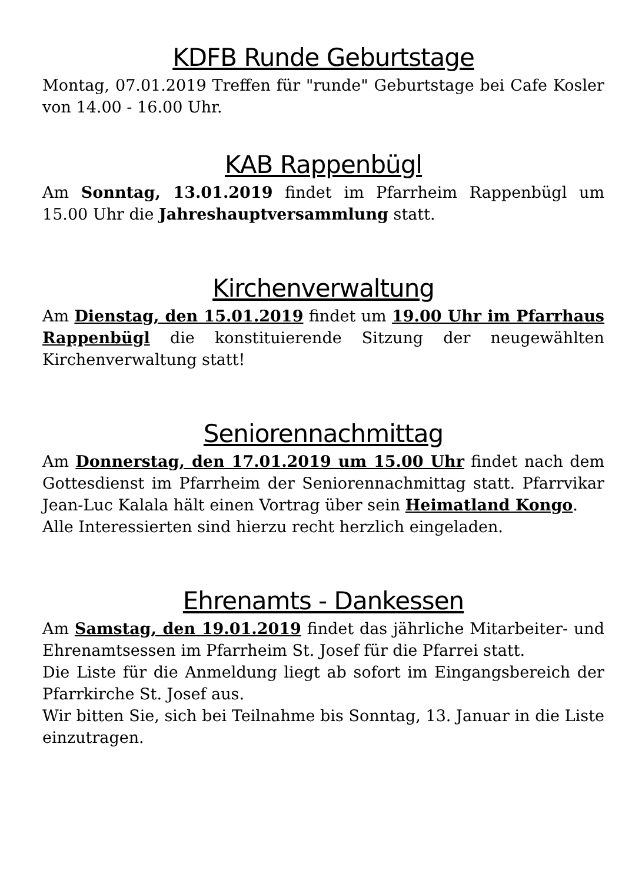KDFB Runde Geburtstage
Montag, 07.01.2019 Treffen für "runde" Geburtstage bei Cafe Kosler von 14.00 - 16.00 Uhr.
KAB Rappenbügl
Am Sonntag, 13.01.2019 findet im Pfarrheim Rappenbügl um 15.00 Uhr die Jahreshauptversammlung statt.
Kirchenverwaltung
Am Dienstag, den 15.01.2019 findet um 19.00 Uhr im Pfarrhaus Rappenbügl die konstituierende Sitzung der neugewählten Kirchenverwaltung statt!
Seniorennachmittag
Am Donnerstag, den 17.01.2019 um 15.00 Uhr findet nach dem Gottesdienst im Pfarrheim der Seniorennachmittag statt. Pfarrvikar Jean-Luc Kalala hält einen Vortrag über sein Heimatland Kongo.
Alle Interessierten sind hierzu recht herzlich eingeladen.
Ehrenamts - Dankessen
Am Samstag, den 19.01.2019 findet das jährliche Mitarbeiter- und Ehrenamtsessen im Pfarrheim St. Josef für die Pfarrei statt.
Die Liste für die Anmeldung liegt ab sofort im Eingangsbereich der Pfarrkirche St. Josef aus.
Wir bitten Sie, sich bei Teilnahme bis Sonntag, 13. Januar in die Liste einzutragen.